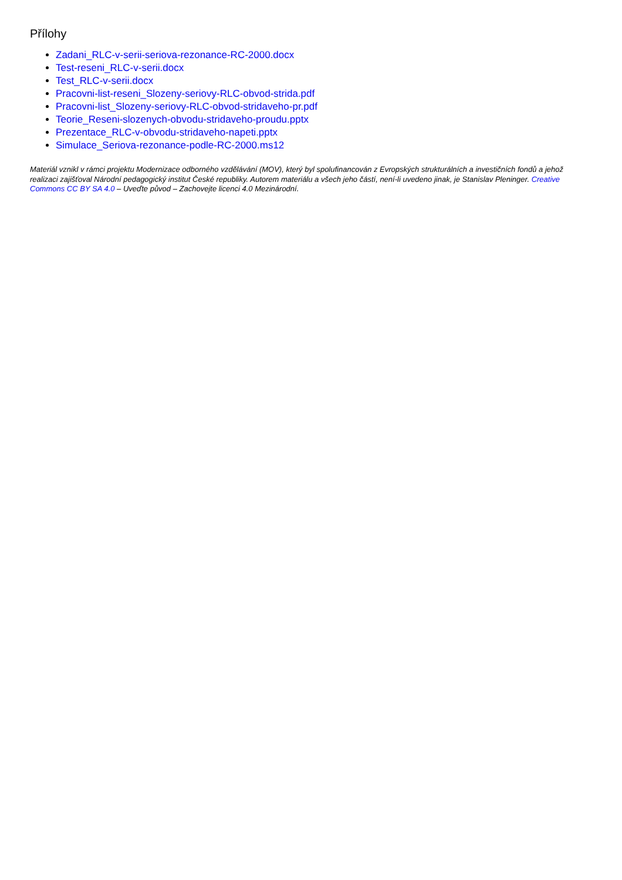Přílohy
Zadani_RLC-v-serii-seriova-rezonance-RC-2000.docx
Test-reseni_RLC-v-serii.docx
Test_RLC-v-serii.docx
Pracovni-list-reseni_Slozeny-seriovy-RLC-obvod-strida.pdf
Pracovni-list_Slozeny-seriovy-RLC-obvod-stridaveho-pr.pdf
Teorie_Reseni-slozenych-obvodu-stridaveho-proudu.pptx
Prezentace_RLC-v-obvodu-stridaveho-napeti.pptx
Simulace_Seriova-rezonance-podle-RC-2000.ms12
Materiál vznikl v rámci projektu Modernizace odborného vzdělávání (MOV), který byl spolufinancován z Evropských strukturálních a investičních fondů a jehož realizaci zajišťoval Národní pedagogický institut České republiky. Autorem materiálu a všech jeho částí, není-li uvedeno jinak, je Stanislav Pleninger. Creative Commons CC BY SA 4.0 – Uveďte původ – Zachovejte licenci 4.0 Mezinárodní.